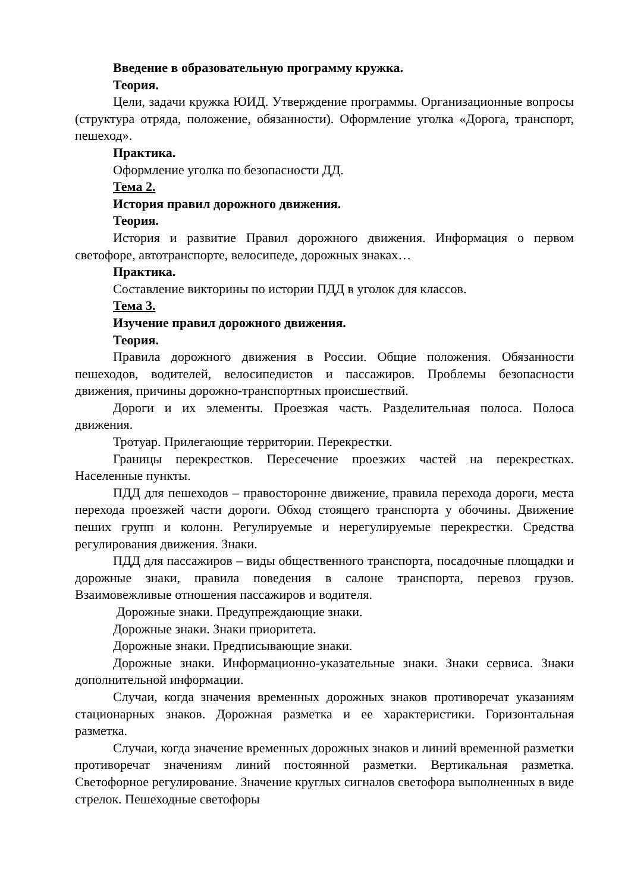Введение в образовательную программу кружка.
Теория.
Цели, задачи кружка ЮИД. Утверждение программы. Организационные вопросы (структура отряда, положение, обязанности). Оформление уголка «Дорога, транспорт, пешеход».
Практика.
Оформление уголка по безопасности ДД.
Тема 2.
История правил дорожного движения.
Теория.
История и развитие Правил дорожного движения. Информация о первом светофоре, автотранспорте, велосипеде, дорожных знаках…
Практика.
Составление викторины по истории ПДД в уголок для классов.
Тема 3.
Изучение правил дорожного движения.
Теория.
Правила дорожного движения в России. Общие положения. Обязанности пешеходов, водителей, велосипедистов и пассажиров. Проблемы безопасности движения, причины дорожно-транспортных происшествий.
Дороги и их элементы. Проезжая часть. Разделительная полоса. Полоса движения.
Тротуар. Прилегающие территории. Перекрестки.
Границы перекрестков. Пересечение проезжих частей на перекрестках. Населенные пункты.
ПДД для пешеходов – правосторонне движение, правила перехода дороги, места перехода проезжей части дороги. Обход стоящего транспорта у обочины. Движение пеших групп и колонн. Регулируемые и нерегулируемые перекрестки. Средства регулирования движения. Знаки.
ПДД для пассажиров – виды общественного транспорта, посадочные площадки и дорожные знаки, правила поведения в салоне транспорта, перевоз грузов. Взаимовежливые отношения пассажиров и водителя.
Дорожные знаки. Предупреждающие знаки.
Дорожные знаки. Знаки приоритета.
Дорожные знаки. Предписывающие знаки.
Дорожные знаки. Информационно-указательные знаки. Знаки сервиса. Знаки дополнительной информации.
Случаи, когда значения временных дорожных знаков противоречат указаниям стационарных знаков. Дорожная разметка и ее характеристики. Горизонтальная разметка.
Случаи, когда значение временных дорожных знаков и линий временной разметки противоречат значениям линий постоянной разметки. Вертикальная разметка. Светофорное регулирование. Значение круглых сигналов светофора выполненных в виде стрелок. Пешеходные светофоры